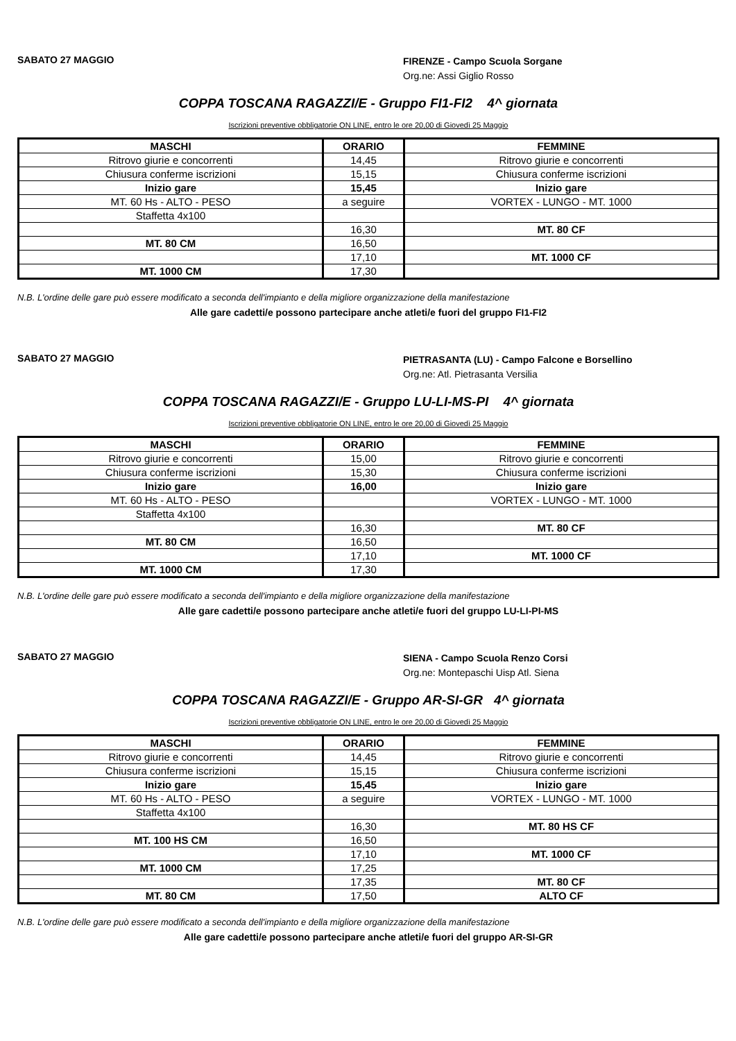SABATO 27 MAGGIO
FIRENZE - Campo Scuola Sorgane
Org.ne: Assi Giglio Rosso
COPPA TOSCANA RAGAZZI/E - Gruppo FI1-FI2 4^ giornata
Iscrizioni preventive obbligatorie ON LINE, entro le ore 20,00 di Giovedì 25 Maggio
| MASCHI | ORARIO | FEMMINE |
| --- | --- | --- |
| Ritrovo giurie e concorrenti | 14,45 | Ritrovo giurie e concorrenti |
| Chiusura conferme iscrizioni | 15,15 | Chiusura conferme iscrizioni |
| Inizio gare | 15,45 | Inizio gare |
| MT. 60 Hs - ALTO - PESO | a seguire | VORTEX - LUNGO - MT. 1000 |
| Staffetta 4x100 | | |
| | 16,30 | MT. 80 CF |
| MT. 80 CM | 16,50 | |
| | 17,10 | MT. 1000 CF |
| MT. 1000 CM | 17,30 | |
N.B. L'ordine delle gare può essere modificato a seconda dell'impianto e della migliore organizzazione della manifestazione
Alle gare cadetti/e possono partecipare anche atleti/e fuori del gruppo FI1-FI2
SABATO 27 MAGGIO
PIETRASANTA (LU) - Campo Falcone e Borsellino
Org.ne: Atl. Pietrasanta Versilia
COPPA TOSCANA RAGAZZI/E - Gruppo LU-LI-MS-PI 4^ giornata
Iscrizioni preventive obbligatorie ON LINE, entro le ore 20,00 di Giovedì 25 Maggio
| MASCHI | ORARIO | FEMMINE |
| --- | --- | --- |
| Ritrovo giurie e concorrenti | 15,00 | Ritrovo giurie e concorrenti |
| Chiusura conferme iscrizioni | 15,30 | Chiusura conferme iscrizioni |
| Inizio gare | 16,00 | Inizio gare |
| MT. 60 Hs - ALTO - PESO | | VORTEX - LUNGO - MT. 1000 |
| Staffetta 4x100 | | |
| | 16,30 | MT. 80 CF |
| MT. 80 CM | 16,50 | |
| | 17,10 | MT. 1000 CF |
| MT. 1000 CM | 17,30 | |
N.B. L'ordine delle gare può essere modificato a seconda dell'impianto e della migliore organizzazione della manifestazione
Alle gare cadetti/e possono partecipare anche atleti/e fuori del gruppo LU-LI-PI-MS
SABATO 27 MAGGIO
SIENA - Campo Scuola Renzo Corsi
Org.ne: Montepaschi Uisp Atl. Siena
COPPA TOSCANA RAGAZZI/E - Gruppo AR-SI-GR 4^ giornata
Iscrizioni preventive obbligatorie ON LINE, entro le ore 20,00 di Giovedì 25 Maggio
| MASCHI | ORARIO | FEMMINE |
| --- | --- | --- |
| Ritrovo giurie e concorrenti | 14,45 | Ritrovo giurie e concorrenti |
| Chiusura conferme iscrizioni | 15,15 | Chiusura conferme iscrizioni |
| Inizio gare | 15,45 | Inizio gare |
| MT. 60 Hs - ALTO - PESO | a seguire | VORTEX - LUNGO - MT. 1000 |
| Staffetta 4x100 | | |
| | 16,30 | MT. 80 HS CF |
| MT. 100 HS CM | 16,50 | |
| | 17,10 | MT. 1000 CF |
| MT. 1000 CM | 17,25 | |
| | 17,35 | MT. 80 CF |
| MT. 80 CM | 17,50 | ALTO CF |
N.B. L'ordine delle gare può essere modificato a seconda dell'impianto e della migliore organizzazione della manifestazione
Alle gare cadetti/e possono partecipare anche atleti/e fuori del gruppo AR-SI-GR